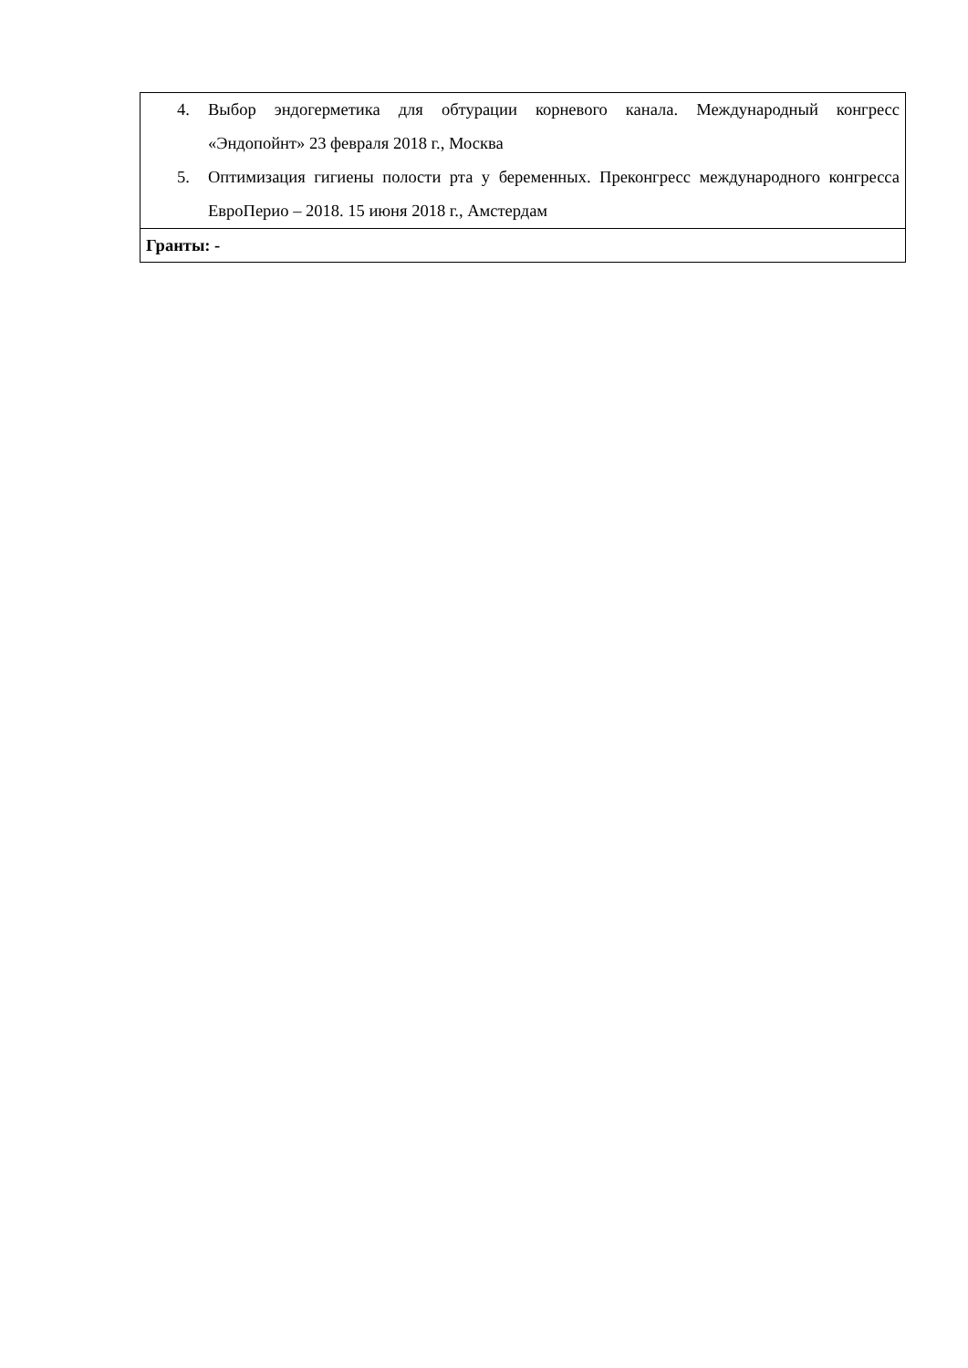| 4. Выбор эндогерметика для обтурации корневого канала. Международный конгресс «Эндопойнт» 23 февраля 2018 г., Москва 5. Оптимизация гигиены полости рта у беременных. Преконгресс международного конгресса ЕвроПерио – 2018. 15 июня 2018 г., Амстердам |
| Гранты: - |